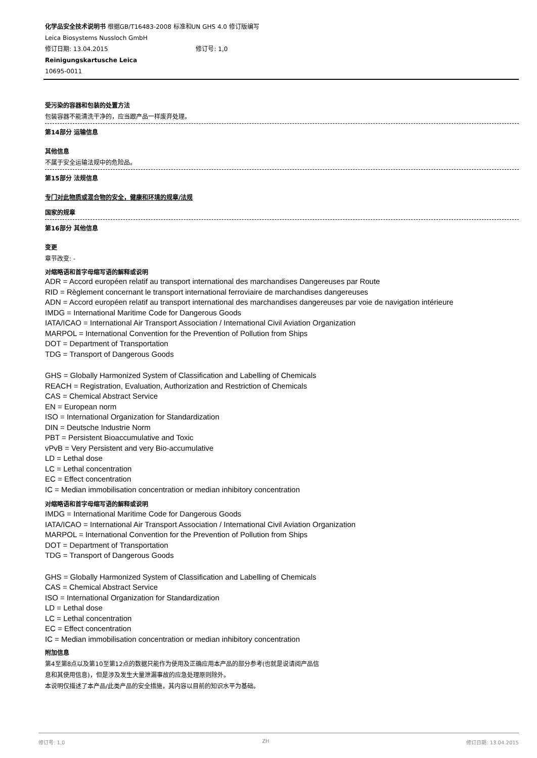化学品安全技术说明书 根据GB/T16483-2008 标准和UN GHS 4.0 修订版编写
Leica Biosystems Nussloch GmbH
修订日期: 13.04.2015 修订号: 1,0
Reinigungskartusche Leica
10695-0011
受污染的容器和包装的处置方法
包装容器不能清洗干净的，应当跟产品一样废弃处理。
第14部分 运输信息
其他信息
不属于安全运输法规中的危险品。
第15部分 法规信息
专门对此物质或混合物的安全，健康和环境的规章/法规
国家的规章
第16部分 其他信息
变更
章节改变: -
对缩略语和首字母缩写语的解释或说明
ADR = Accord européen relatif au transport international des marchandises Dangereuses par Route
RID = Règlement concernant le transport international ferroviaire de marchandises dangereuses
ADN = Accord européen relatif au transport international des marchandises dangereuses par voie de navigation intérieure
IMDG = International Maritime Code for Dangerous Goods
IATA/ICAO = International Air Transport Association / International Civil Aviation Organization
MARPOL = International Convention for the Prevention of Pollution from Ships
DOT = Department of Transportation
TDG = Transport of Dangerous Goods
GHS = Globally Harmonized System of Classification and Labelling of Chemicals
REACH = Registration, Evaluation, Authorization and Restriction of Chemicals
CAS = Chemical Abstract Service
EN = European norm
ISO = International Organization for Standardization
DIN = Deutsche Industrie Norm
PBT = Persistent Bioaccumulative and Toxic
vPvB = Very Persistent and very Bio-accumulative
LD = Lethal dose
LC = Lethal concentration
EC = Effect concentration
IC = Median immobilisation concentration or median inhibitory concentration
对缩略语和首字母缩写语的解释或说明
IMDG = International Maritime Code for Dangerous Goods
IATA/ICAO = International Air Transport Association / International Civil Aviation Organization
MARPOL = International Convention for the Prevention of Pollution from Ships
DOT = Department of Transportation
TDG = Transport of Dangerous Goods
GHS = Globally Harmonized System of Classification and Labelling of Chemicals
CAS = Chemical Abstract Service
ISO = International Organization for Standardization
LD = Lethal dose
LC = Lethal concentration
EC = Effect concentration
IC = Median immobilisation concentration or median inhibitory concentration
附加信息
第4至第8点以及第10至第12点的数据只能作为使用及正确应用本产品的部分参考(也就是说请阅产品信
息和其使用信息)，但是涉及发生大量泄漏事故的应急处理原则除外。
本说明仅描述了本产品/此类产品的安全措施，其内容以目前的知识水平为基础。
修订号: 1,0 ZH 修订日期: 13.04.2015